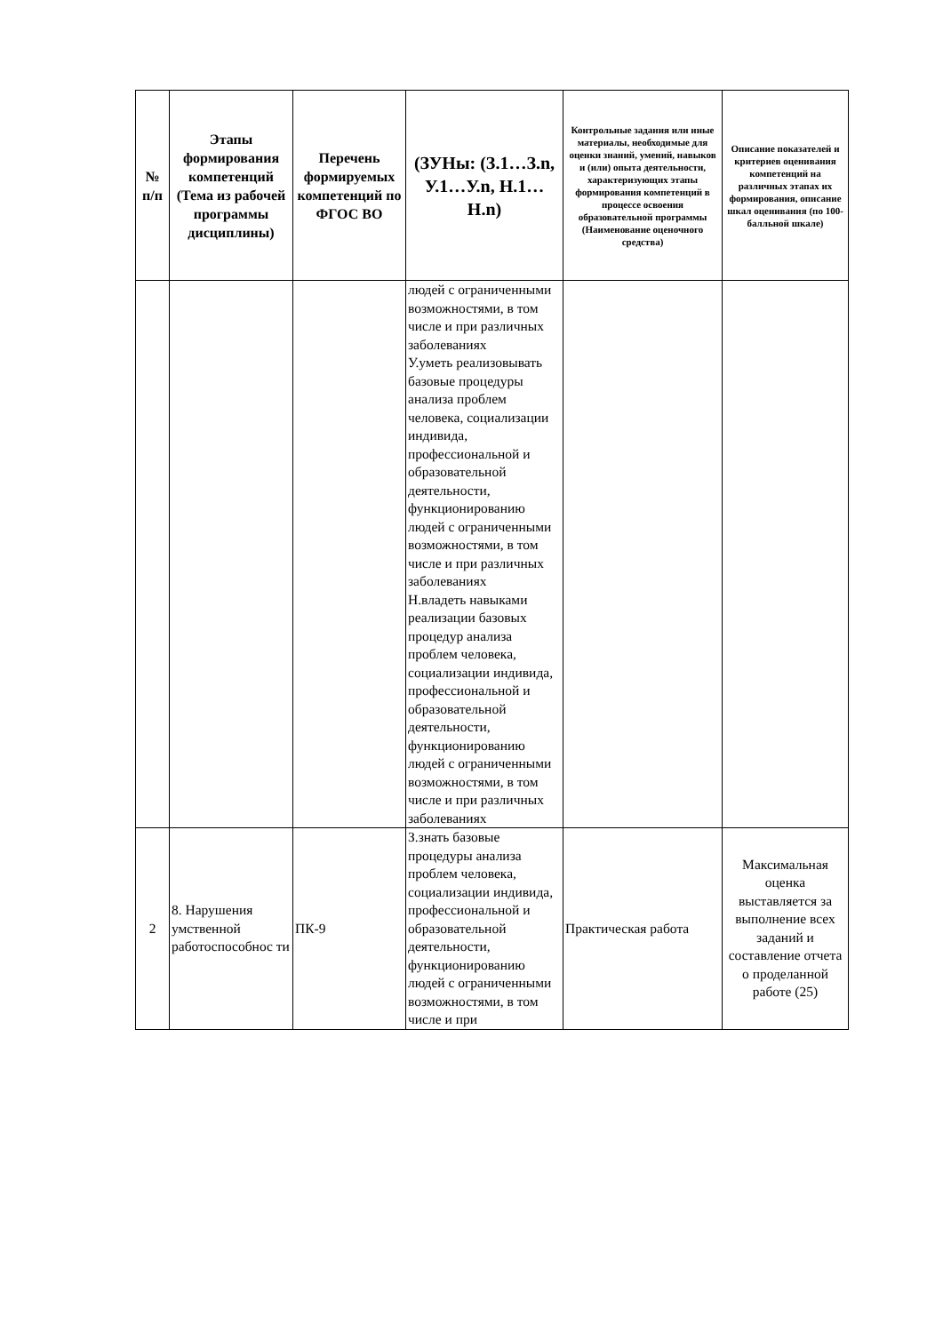| № п/п | Этапы формирования компетенций (Тема из рабочей программы дисциплины) | Перечень формируемых компетенций по ФГОС ВО | (ЗУНы: (З.1…З.n, У.1…У.n, Н.1…Н.n) | Контрольные задания или иные материалы, необходимые для оценки знаний, умений, навыков и (или) опыта деятельности, характеризующих этапы формирования компетенций в процессе освоения образовательной программы (Наименование оценочного средства) | Описание показателей и критериев оценивания компетенций на различных этапах их формирования, описание шкал оценивания (по 100-балльной шкале) |
| --- | --- | --- | --- | --- | --- |
| | | | людей с ограниченными возможностями, в том числе и при различных заболеваниях У.уметь реализовывать базовые процедуры анализа проблем человека, социализации индивида, профессиональной и образовательной деятельности, функционированию людей с ограниченными возможностями, в том числе и при различных заболеваниях Н.владеть навыками реализации базовых процедур анализа проблем человека, социализации индивида, профессиональной и образовательной деятельности, функционированию людей с ограниченными возможностями, в том числе и при различных заболеваниях | | |
| 2 | 8. Нарушения умственной работоспособнос ти | ПК-9 | З.знать базовые процедуры анализа проблем человека, социализации индивида, профессиональной и образовательной деятельности, функционированию людей с ограниченными возможностями, в том числе и при | Практическая работа | Максимальная оценка выставляется за выполнение всех заданий и составление отчета о проделанной работе (25) |